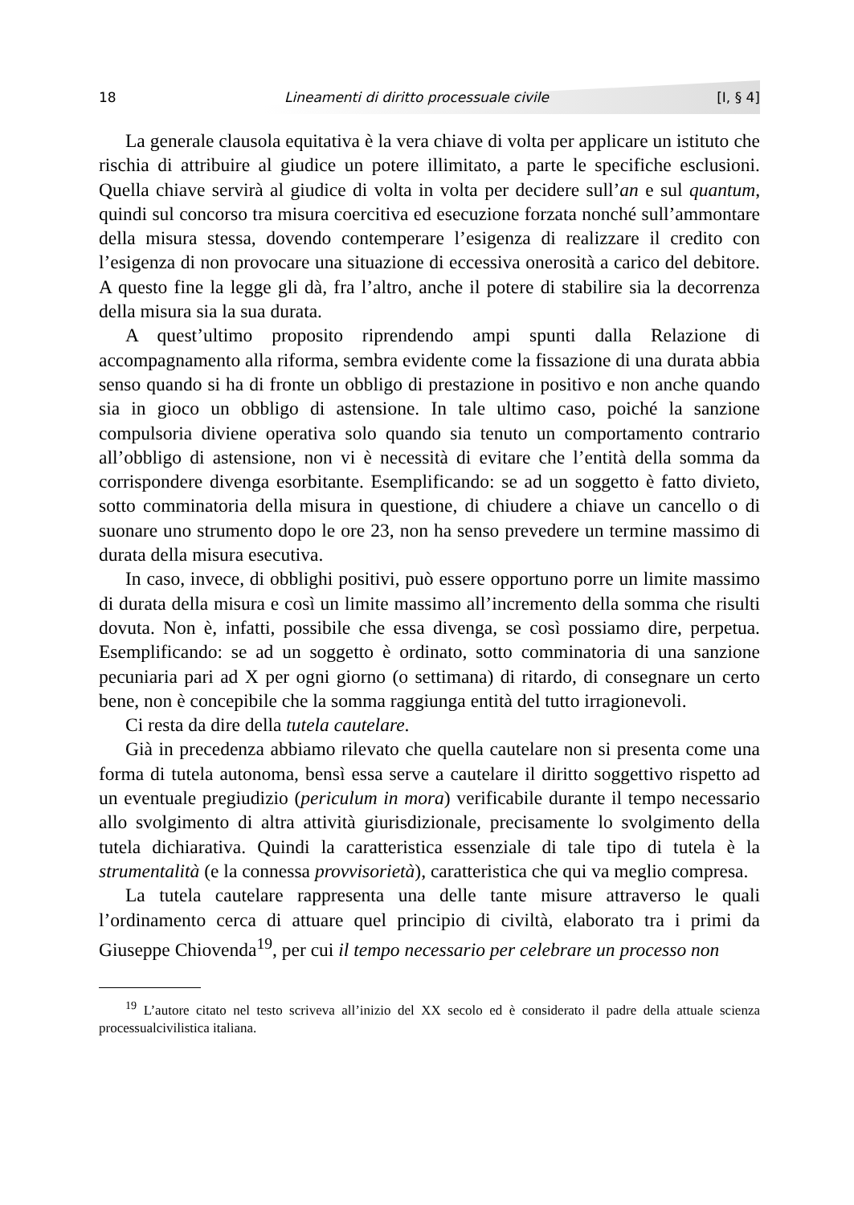18 Lineamenti di diritto processuale civile [I, § 4]
La generale clausola equitativa è la vera chiave di volta per applicare un istituto che rischia di attribuire al giudice un potere illimitato, a parte le specifiche esclusioni. Quella chiave servirà al giudice di volta in volta per decidere sull’an e sul quantum, quindi sul concorso tra misura coercitiva ed esecuzione forzata nonché sull’ammontare della misura stessa, dovendo contemperare l’esigenza di realizzare il credito con l’esigenza di non provocare una situazione di eccessiva onerosità a carico del debitore. A questo fine la legge gli dà, fra l’altro, anche il potere di stabilire sia la decorrenza della misura sia la sua durata.
A quest’ultimo proposito riprendendo ampi spunti dalla Relazione di accompagnamento alla riforma, sembra evidente come la fissazione di una durata abbia senso quando si ha di fronte un obbligo di prestazione in positivo e non anche quando sia in gioco un obbligo di astensione. In tale ultimo caso, poiché la sanzione compulsoria diviene operativa solo quando sia tenuto un comportamento contrario all’obbligo di astensione, non vi è necessità di evitare che l’entità della somma da corrispondere divenga esorbitante. Esemplificando: se ad un soggetto è fatto divieto, sotto comminatoria della misura in questione, di chiudere a chiave un cancello o di suonare uno strumento dopo le ore 23, non ha senso prevedere un termine massimo di durata della misura esecutiva.
In caso, invece, di obblighi positivi, può essere opportuno porre un limite massimo di durata della misura e così un limite massimo all’incremento della somma che risulti dovuta. Non è, infatti, possibile che essa divenga, se così possiamo dire, perpetua. Esemplificando: se ad un soggetto è ordinato, sotto comminatoria di una sanzione pecuniaria pari ad X per ogni giorno (o settimana) di ritardo, di consegnare un certo bene, non è concepibile che la somma raggiunga entità del tutto irragionevoli.
Ci resta da dire della tutela cautelare.
Già in precedenza abbiamo rilevato che quella cautelare non si presenta come una forma di tutela autonoma, bensì essa serve a cautelare il diritto soggettivo rispetto ad un eventuale pregiudizio (periculum in mora) verificabile durante il tempo necessario allo svolgimento di altra attività giurisdizionale, precisamente lo svolgimento della tutela dichiarativa. Quindi la caratteristica essenziale di tale tipo di tutela è la strumentalità (e la connessa provvisorietà), caratteristica che qui va meglio compresa.
La tutela cautelare rappresenta una delle tante misure attraverso le quali l’ordinamento cerca di attuare quel principio di civiltà, elaborato tra i primi da Giuseppe Chiovenda<sup>19</sup>, per cui il tempo necessario per celebrare un processo non
<sup>19</sup> L’autore citato nel testo scriveva all’inizio del XX secolo ed è considerato il padre della attuale scienza processualcivilistica italiana.